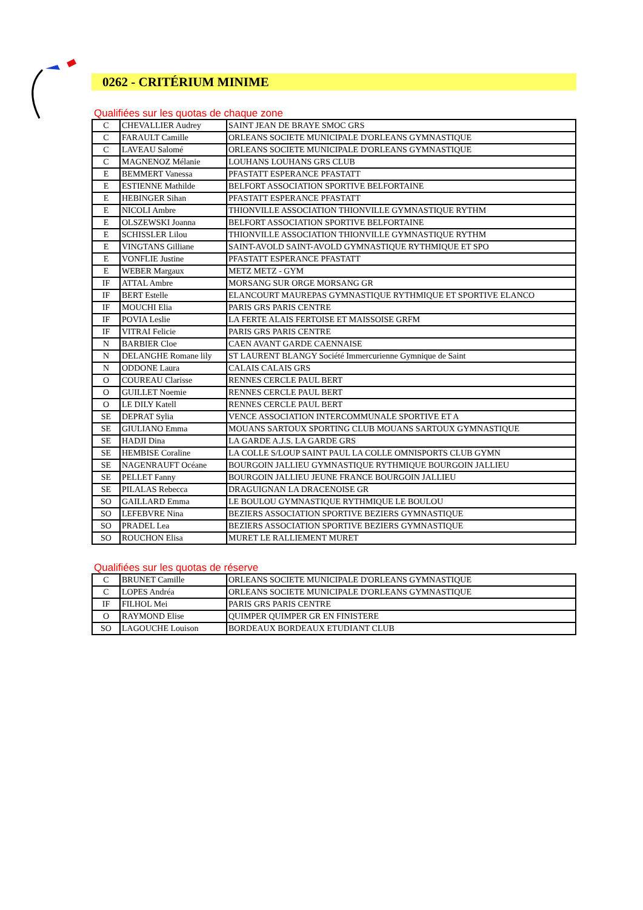0262 - CRITÉRIUM MINIME
Qualifiées sur les quotas de chaque zone
| C | CHEVALLIER Audrey | SAINT JEAN DE BRAYE SMOC GRS |
| C | FARAULT Camille | ORLEANS SOCIETE MUNICIPALE D'ORLEANS GYMNASTIQUE |
| C | LAVEAU Salomé | ORLEANS SOCIETE MUNICIPALE D'ORLEANS GYMNASTIQUE |
| C | MAGNENOZ Mélanie | LOUHANS LOUHANS GRS CLUB |
| E | BEMMERT Vanessa | PFASTATT ESPERANCE PFASTATT |
| E | ESTIENNE Mathilde | BELFORT ASSOCIATION SPORTIVE BELFORTAINE |
| E | HEBINGER Sihan | PFASTATT ESPERANCE PFASTATT |
| E | NICOLI Ambre | THIONVILLE ASSOCIATION THIONVILLE GYMNASTIQUE RYTHM |
| E | OLSZEWSKI Joanna | BELFORT ASSOCIATION SPORTIVE BELFORTAINE |
| E | SCHISSLER Lilou | THIONVILLE ASSOCIATION THIONVILLE GYMNASTIQUE RYTHM |
| E | VINGTANS Gilliane | SAINT-AVOLD SAINT-AVOLD GYMNASTIQUE RYTHMIQUE ET SPO |
| E | VONFLIE Justine | PFASTATT ESPERANCE PFASTATT |
| E | WEBER Margaux | METZ METZ - GYM |
| IF | ATTAL Ambre | MORSANG SUR ORGE MORSANG GR |
| IF | BERT Estelle | ELANCOURT MAUREPAS GYMNASTIQUE RYTHMIQUE ET SPORTIVE ELANCO |
| IF | MOUCHI Elia | PARIS GRS PARIS CENTRE |
| IF | POVIA Leslie | LA FERTE ALAIS FERTOISE ET MAISSOISE GRFM |
| IF | VITRAI Felicie | PARIS GRS PARIS CENTRE |
| N | BARBIER Cloe | CAEN AVANT GARDE CAENNAISE |
| N | DELANGHE Romane lily | ST LAURENT BLANGY Société Immercurienne Gymnique de Saint |
| N | ODDONE Laura | CALAIS CALAIS GRS |
| O | COUREAU Clarisse | RENNES CERCLE PAUL BERT |
| O | GUILLET Noemie | RENNES CERCLE PAUL BERT |
| O | LE DILY Katell | RENNES CERCLE PAUL BERT |
| SE | DEPRAT Sylia | VENCE ASSOCIATION INTERCOMMUNALE SPORTIVE ET A |
| SE | GIULIANO Emma | MOUANS SARTOUX SPORTING CLUB MOUANS SARTOUX GYMNASTIQUE |
| SE | HADJI Dina | LA GARDE A.J.S. LA GARDE GRS |
| SE | HEMBISE Coraline | LA COLLE S/LOUP SAINT PAUL LA COLLE OMNISPORTS CLUB GYMN |
| SE | NAGENRAUFT Océane | BOURGOIN JALLIEU GYMNASTIQUE RYTHMIQUE BOURGOIN JALLIEU |
| SE | PELLET Fanny | BOURGOIN JALLIEU JEUNE FRANCE BOURGOIN JALLIEU |
| SE | PILALAS Rebecca | DRAGUIGNAN LA DRACENOISE GR |
| SO | GAILLARD Emma | LE BOULOU GYMNASTIQUE RYTHMIQUE LE BOULOU |
| SO | LEFEBVRE Nina | BEZIERS ASSOCIATION SPORTIVE BEZIERS GYMNASTIQUE |
| SO | PRADEL Lea | BEZIERS ASSOCIATION SPORTIVE BEZIERS GYMNASTIQUE |
| SO | ROUCHON Elisa | MURET LE RALLIEMENT MURET |
Qualifiées sur les quotas de réserve
| C | BRUNET Camille | ORLEANS SOCIETE MUNICIPALE D'ORLEANS GYMNASTIQUE |
| C | LOPES Andréa | ORLEANS SOCIETE MUNICIPALE D'ORLEANS GYMNASTIQUE |
| IF | FILHOL Mei | PARIS GRS PARIS CENTRE |
| O | RAYMOND Elise | QUIMPER QUIMPER GR EN FINISTERE |
| SO | LAGOUCHE Louison | BORDEAUX BORDEAUX ETUDIANT CLUB |